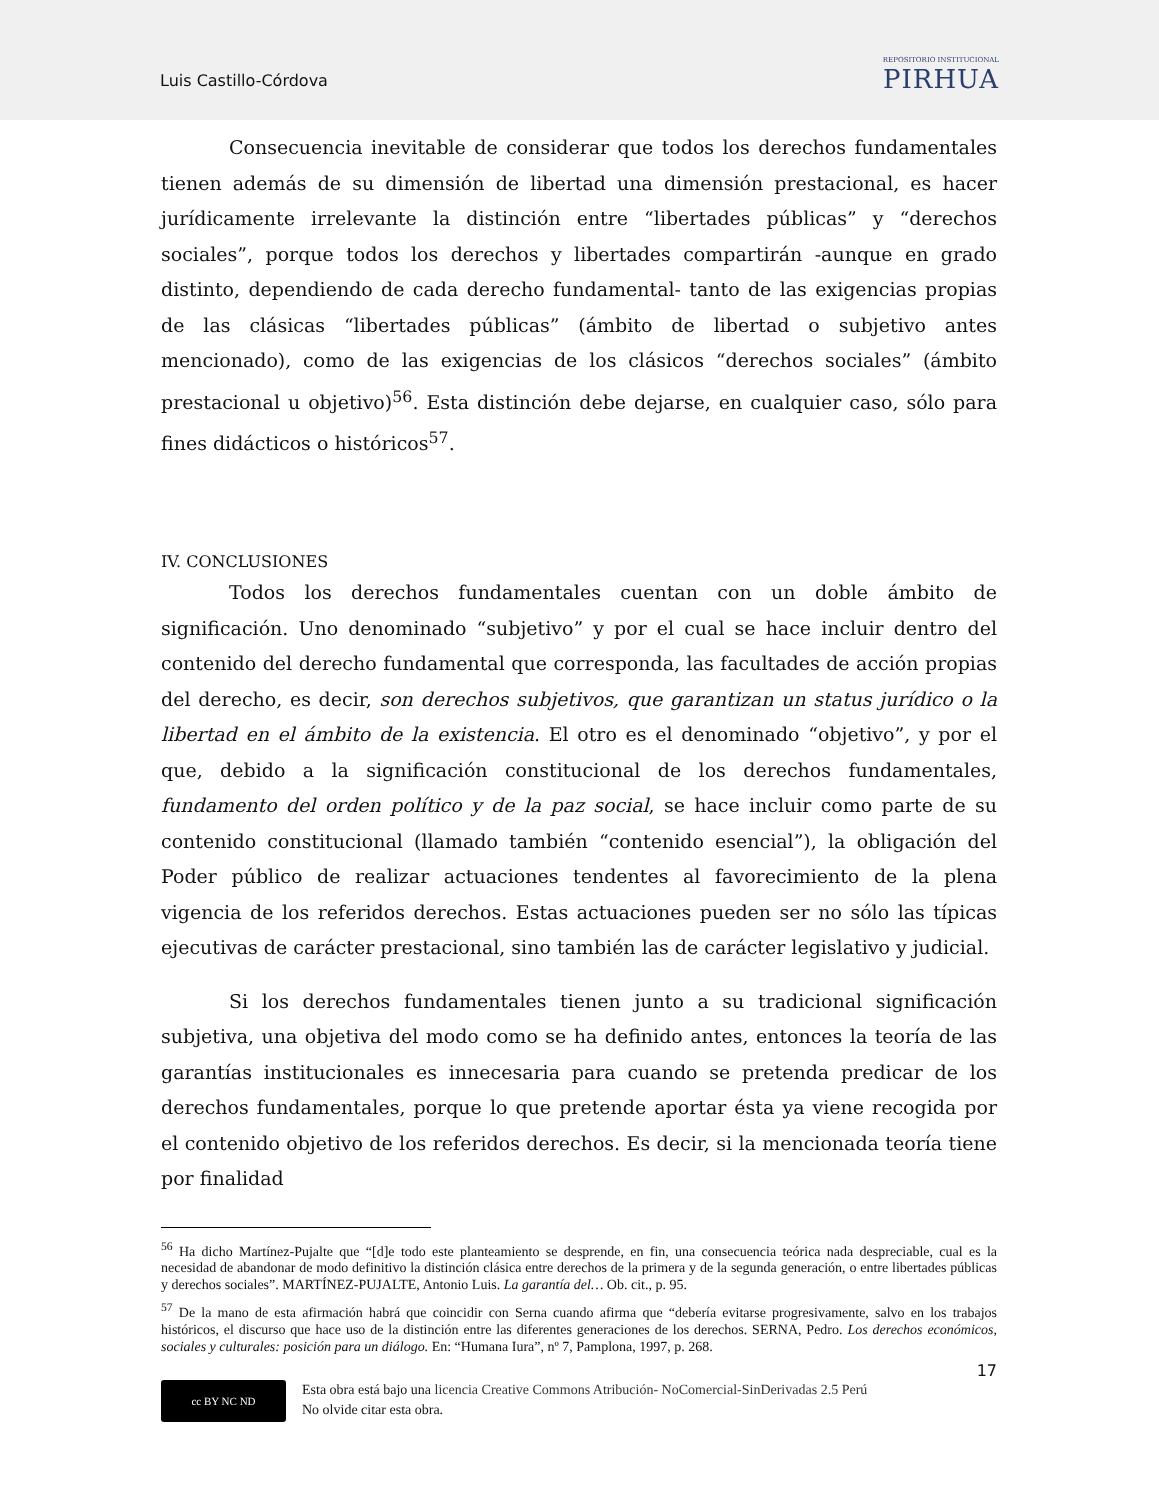Luis Castillo-Córdova
REPOSITORIO INSTITUCIONAL
PIRHUA
Consecuencia inevitable de considerar que todos los derechos fundamentales tienen además de su dimensión de libertad una dimensión prestacional, es hacer jurídicamente irrelevante la distinción entre “libertades públicas” y “derechos sociales”, porque todos los derechos y libertades compartirán -aunque en grado distinto, dependiendo de cada derecho fundamental- tanto de las exigencias propias de las clásicas “libertades públicas” (ámbito de libertad o subjetivo antes mencionado), como de las exigencias de los clásicos “derechos sociales” (ámbito prestacional u objetivo)<sup>56</sup>. Esta distinción debe dejarse, en cualquier caso, sólo para fines didácticos o históricos<sup>57</sup>.
IV. CONCLUSIONES
Todos los derechos fundamentales cuentan con un doble ámbito de significación. Uno denominado “subjetivo” y por el cual se hace incluir dentro del contenido del derecho fundamental que corresponda, las facultades de acción propias del derecho, es decir, son derechos subjetivos, que garantizan un status jurídico o la libertad en el ámbito de la existencia. El otro es el denominado “objetivo”, y por el que, debido a la significación constitucional de los derechos fundamentales, fundamento del orden político y de la paz social, se hace incluir como parte de su contenido constitucional (llamado también “contenido esencial”), la obligación del Poder público de realizar actuaciones tendentes al favorecimiento de la plena vigencia de los referidos derechos. Estas actuaciones pueden ser no sólo las típicas ejecutivas de carácter prestacional, sino también las de carácter legislativo y judicial.
Si los derechos fundamentales tienen junto a su tradicional significación subjetiva, una objetiva del modo como se ha definido antes, entonces la teoría de las garantías institucionales es innecesaria para cuando se pretenda predicar de los derechos fundamentales, porque lo que pretende aportar ésta ya viene recogida por el contenido objetivo de los referidos derechos. Es decir, si la mencionada teoría tiene por finalidad
<sup>56</sup> Ha dicho Martínez-Pujalte que “[d]e todo este planteamiento se desprende, en fin, una consecuencia teórica nada despreciable, cual es la necesidad de abandonar de modo definitivo la distinción clásica entre derechos de la primera y de la segunda generación, o entre libertades públicas y derechos sociales”. MARTÍNEZ-PUJALTE, Antonio Luis. La garantía del… Ob. cit., p. 95.
<sup>57</sup> De la mano de esta afirmación habrá que coincidir con Serna cuando afirma que “debería evitarse progresivamente, salvo en los trabajos históricos, el discurso que hace uso de la distinción entre las diferentes generaciones de los derechos. SERNA, Pedro. Los derechos económicos, sociales y culturales: posición para un diálogo. En: “Humana Iura”, nº 7, Pamplona, 1997, p. 268.
17
cc BY NC ND
Esta obra está bajo una licencia Creative Commons Atribución- NoComercial-SinDerivadas 2.5 Perú
No olvide citar esta obra.